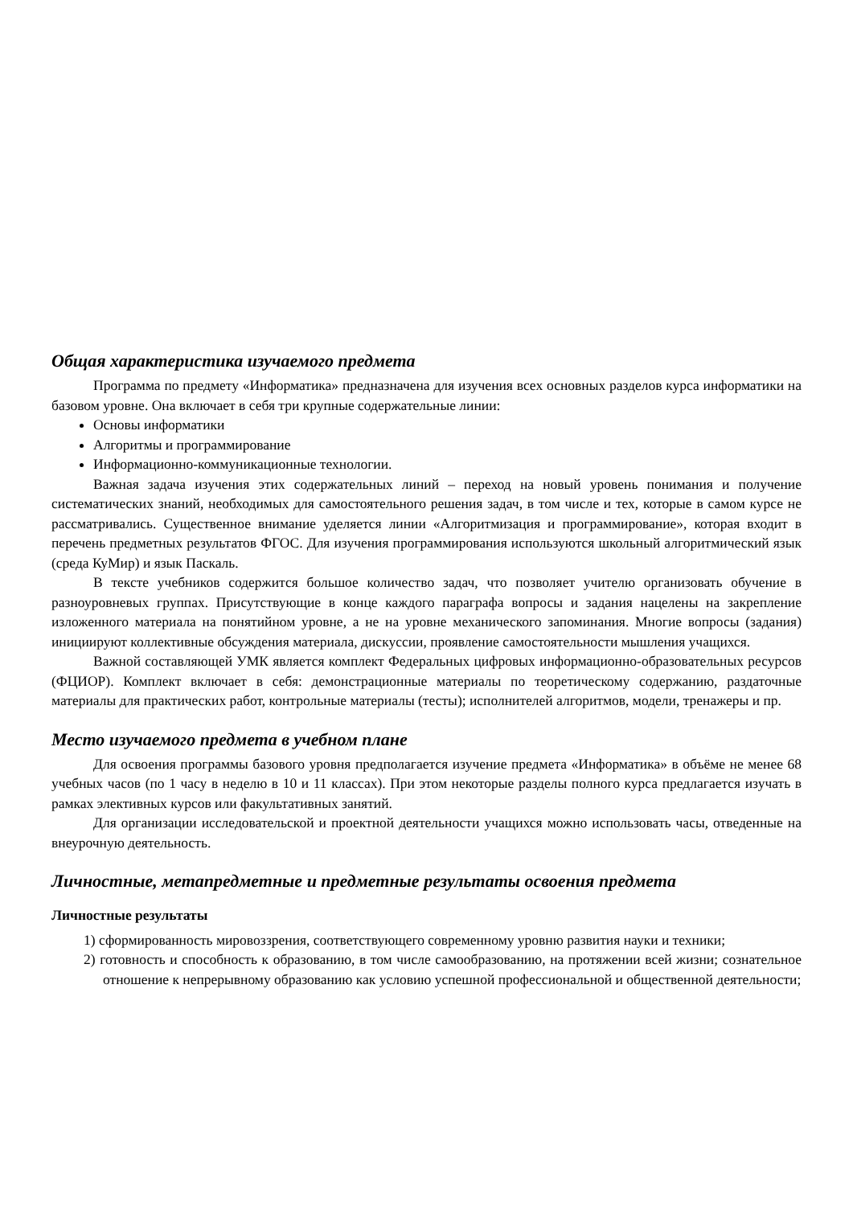Общая характеристика изучаемого предмета
Программа по предмету «Информатика» предназначена для изучения всех основных разделов курса информатики на базовом уровне. Она включает в себя три крупные содержательные линии:
Основы информатики
Алгоритмы и программирование
Информационно-коммуникационные технологии.
Важная задача изучения этих содержательных линий – переход на новый уровень понимания и получение систематических знаний, необходимых для самостоятельного решения задач, в том числе и тех, которые в самом курсе не рассматривались. Существенное внимание уделяется линии «Алгоритмизация и программирование», которая входит в перечень предметных результатов ФГОС. Для изучения программирования используются школьный алгоритмический язык (среда КуМир) и язык Паскаль.
В тексте учебников содержится большое количество задач, что позволяет учителю организовать обучение в разноуровневых группах. Присутствующие в конце каждого параграфа вопросы и задания нацелены на закрепление изложенного материала на понятийном уровне, а не на уровне механического запоминания. Многие вопросы (задания) инициируют коллективные обсуждения материала, дискуссии, проявление самостоятельности мышления учащихся.
Важной составляющей УМК является комплект Федеральных цифровых информационно-образовательных ресурсов (ФЦИОР). Комплект включает в себя: демонстрационные материалы по теоретическому содержанию, раздаточные материалы для практических работ, контрольные материалы (тесты); исполнителей алгоритмов, модели, тренажеры и пр.
Место изучаемого предмета в учебном плане
Для освоения программы базового уровня предполагается изучение предмета «Информатика» в объёме не менее 68 учебных часов (по 1 часу в неделю в 10 и 11 классах). При этом некоторые разделы полного курса предлагается изучать в рамках элективных курсов или факультативных занятий.
Для организации исследовательской и проектной деятельности учащихся можно использовать часы, отведенные на внеурочную деятельность.
Личностные, метапредметные и предметные результаты освоения предмета
Личностные результаты
1) сформированность мировоззрения, соответствующего современному уровню развития науки и техники;
2) готовность и способность к образованию, в том числе самообразованию, на протяжении всей жизни; сознательное отношение к непрерывному образованию как условию успешной профессиональной и общественной деятельности;